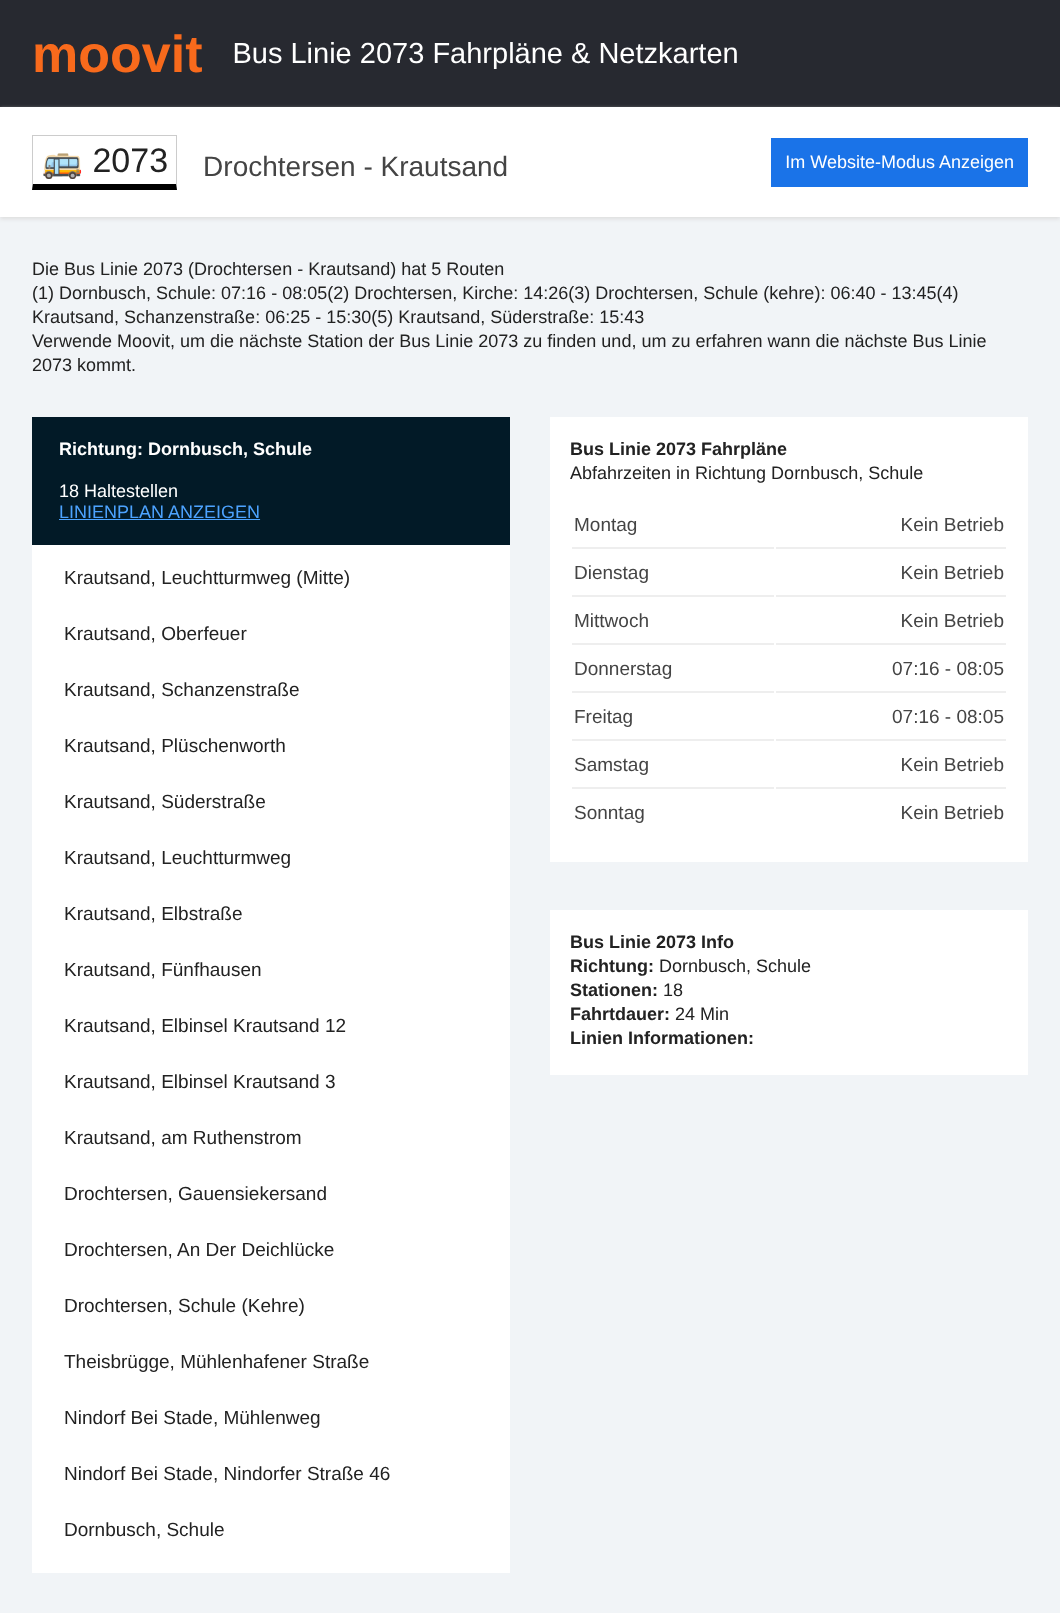moovit
Bus Linie 2073 Fahrpläne & Netzkarten
🚌 2073
Drochtersen - Krautsand
Im Website-Modus Anzeigen
Die Bus Linie 2073 (Drochtersen - Krautsand) hat 5 Routen
(1) Dornbusch, Schule: 07:16 - 08:05(2) Drochtersen, Kirche: 14:26(3) Drochtersen, Schule (kehre): 06:40 - 13:45(4) Krautsand, Schanzenstraße: 06:25 - 15:30(5) Krautsand, Süderstraße: 15:43
Verwende Moovit, um die nächste Station der Bus Linie 2073 zu finden und, um zu erfahren wann die nächste Bus Linie 2073 kommt.
Richtung: Dornbusch, Schule
18 Haltestellen
LINIENPLAN ANZEIGEN
Krautsand, Leuchtturmweg (Mitte)
Krautsand, Oberfeuer
Krautsand, Schanzenstraße
Krautsand, Plüschenworth
Krautsand, Süderstraße
Krautsand, Leuchtturmweg
Krautsand, Elbstraße
Krautsand, Fünfhausen
Krautsand, Elbinsel Krautsand 12
Krautsand, Elbinsel Krautsand 3
Krautsand, am Ruthenstrom
Drochtersen, Gauensiekersand
Drochtersen, An Der Deichlücke
Drochtersen, Schule (Kehre)
Theisbrügge, Mühlenhafener Straße
Nindorf Bei Stade, Mühlenweg
Nindorf Bei Stade, Nindorfer Straße 46
Dornbusch, Schule
Bus Linie 2073 Fahrpläne
Abfahrzeiten in Richtung Dornbusch, Schule
| Montag | Kein Betrieb |
| Dienstag | Kein Betrieb |
| Mittwoch | Kein Betrieb |
| Donnerstag | 07:16 - 08:05 |
| Freitag | 07:16 - 08:05 |
| Samstag | Kein Betrieb |
| Sonntag | Kein Betrieb |
Bus Linie 2073 Info
Richtung: Dornbusch, Schule
Stationen: 18
Fahrtdauer: 24 Min
Linien Informationen: